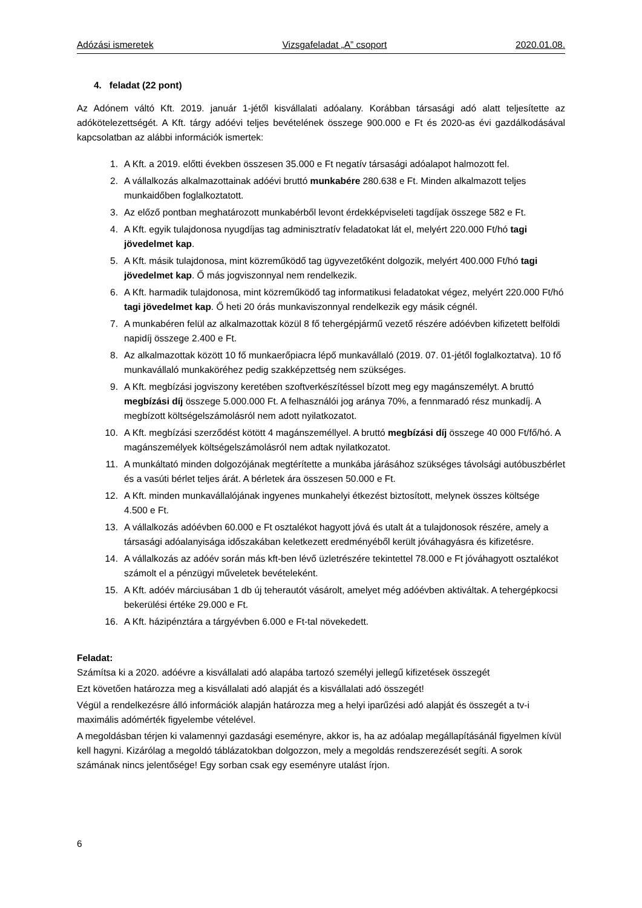Adózási ismeretek Vizsgafeladat „A” csoport 2020.01.08.
4. feladat (22 pont)
Az Adónem váltó Kft. 2019. január 1-jétől kisvállalati adóalany. Korábban társasági adó alatt teljesítette az adókötelezettségét. A Kft. tárgy adóévi teljes bevételének összege 900.000 e Ft és 2020-as évi gazdálkodásával kapcsolatban az alábbi információk ismertek:
1. A Kft. a 2019. előtti években összesen 35.000 e Ft negatív társasági adóalapot halmozott fel.
2. A vállalkozás alkalmazottainak adóévi bruttó munkabére 280.638 e Ft. Minden alkalmazott teljes munkaidőben foglalkoztatott.
3. Az előző pontban meghatározott munkabérből levont érdekképviseleti tagdíjak összege 582 e Ft.
4. A Kft. egyik tulajdonosa nyugdíjas tag adminisztratív feladatokat lát el, melyért 220.000 Ft/hó tagi jövedelmet kap.
5. A Kft. másik tulajdonosa, mint közreműködő tag ügyvezetőként dolgozik, melyért 400.000 Ft/hó tagi jövedelmet kap. Ő más jogviszonnyal nem rendelkezik.
6. A Kft. harmadik tulajdonosa, mint közreműködő tag informatikusi feladatokat végez, melyért 220.000 Ft/hó tagi jövedelmet kap. Ő heti 20 órás munkaviszonnyal rendelkezik egy másik cégnél.
7. A munkabéren felül az alkalmazottak közül 8 fő tehergépjármű vezető részére adóévben kifizetett belföldi napidíj összege 2.400 e Ft.
8. Az alkalmazottak között 10 fő munkaerőpiacra lépő munkavállaló (2019. 07. 01-jétől foglalkoztatva). 10 fő munkavállaló munkaköréhez pedig szakképzettség nem szükséges.
9. A Kft. megbízási jogviszony keretében szoftverkészítéssel bízott meg egy magánszemélyt. A bruttó megbízási díj összege 5.000.000 Ft. A felhasználói jog aránya 70%, a fennmaradó rész munkadíj. A megbízott költségelszámolásról nem adott nyilatkozatot.
10. A Kft. megbízási szerződést kötött 4 magánszeméllyel. A bruttó megbízási díj összege 40 000 Ft/fő/hó. A magánszemélyek költségelszámolásról nem adtak nyilatkozatot.
11. A munkáltató minden dolgozójának megtérítette a munkába járásához szükséges távolsági autóbuszbérlet és a vasúti bérlet teljes árát. A bérletek ára összesen 50.000 e Ft.
12. A Kft. minden munkavállalójának ingyenes munkahelyi étkezést biztosított, melynek összes költsége 4.500 e Ft.
13. A vállalkozás adóévben 60.000 e Ft osztalékot hagyott jóvá és utalt át a tulajdonosok részére, amely a társasági adóalanyisága időszakában keletkezett eredményéből került jóváhagyásra és kifizetésre.
14. A vállalkozás az adóév során más kft-ben lévő üzletrészére tekintettel 78.000 e Ft jóváhagyott osztalékot számolt el a pénzügyi műveletek bevételeként.
15. A Kft. adóév márciusában 1 db új teherautót vásárolt, amelyet még adóévben aktiváltak. A tehergépkocsi bekerülési értéke 29.000 e Ft.
16. A Kft. házipénztára a tárgyévben 6.000 e Ft-tal növekedett.
Feladat:
Számítsa ki a 2020. adóévre a kisvállalati adó alapába tartozó személyi jellegű kifizetések összegét
Ezt követően határozza meg a kisvállalati adó alapját és a kisvállalati adó összegét!
Végül a rendelkezésre álló információk alapján határozza meg a helyi iparűzési adó alapját és összegét a tv-i maximális adómérték figyelembe vételével.
A megoldásban térjen ki valamennyi gazdasági eseményre, akkor is, ha az adóalap megállapításánál figyelmen kívül kell hagyni. Kizárólag a megoldó táblázatokban dolgozzon, mely a megoldás rendszerezését segíti. A sorok számának nincs jelentősége! Egy sorban csak egy eseményre utalást írjon.
6